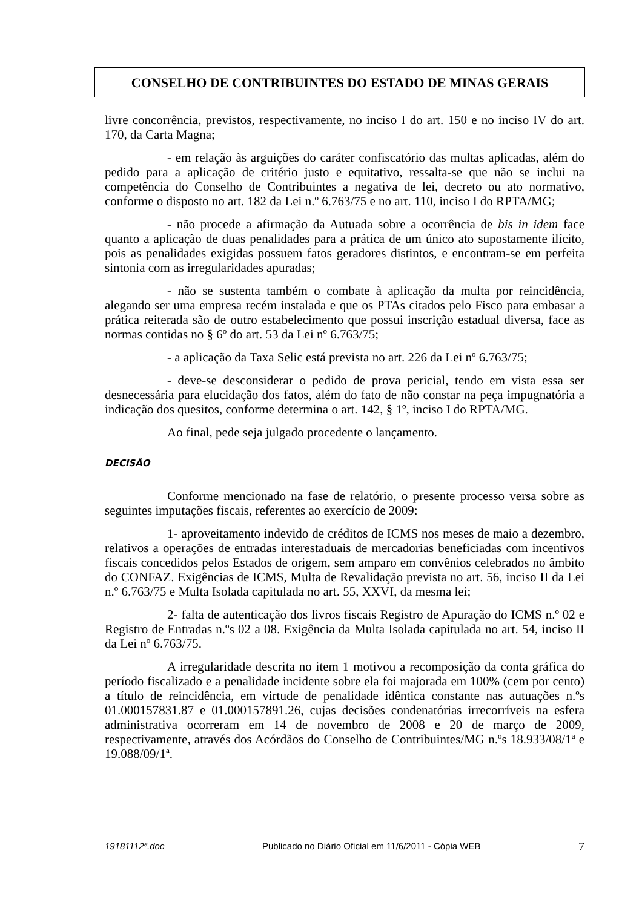CONSELHO DE CONTRIBUINTES DO ESTADO DE MINAS GERAIS
livre concorrência, previstos, respectivamente, no inciso I do art. 150 e no inciso IV do art. 170, da Carta Magna;
- em relação às arguições do caráter confiscatório das multas aplicadas, além do pedido para a aplicação de critério justo e equitativo, ressalta-se que não se inclui na competência do Conselho de Contribuintes a negativa de lei, decreto ou ato normativo, conforme o disposto no art. 182 da Lei n.º 6.763/75 e no art. 110, inciso I do RPTA/MG;
- não procede a afirmação da Autuada sobre a ocorrência de bis in idem face quanto a aplicação de duas penalidades para a prática de um único ato supostamente ilícito, pois as penalidades exigidas possuem fatos geradores distintos, e encontram-se em perfeita sintonia com as irregularidades apuradas;
- não se sustenta também o combate à aplicação da multa por reincidência, alegando ser uma empresa recém instalada e que os PTAs citados pelo Fisco para embasar a prática reiterada são de outro estabelecimento que possui inscrição estadual diversa, face as normas contidas no § 6º do art. 53 da Lei nº 6.763/75;
- a aplicação da Taxa Selic está prevista no art. 226 da Lei nº 6.763/75;
- deve-se desconsiderar o pedido de prova pericial, tendo em vista essa ser desnecessária para elucidação dos fatos, além do fato de não constar na peça impugnatória a indicação dos quesitos, conforme determina o art. 142, § 1º, inciso I do RPTA/MG.
Ao final, pede seja julgado procedente o lançamento.
DECISÃO
Conforme mencionado na fase de relatório, o presente processo versa sobre as seguintes imputações fiscais, referentes ao exercício de 2009:
1- aproveitamento indevido de créditos de ICMS nos meses de maio a dezembro, relativos a operações de entradas interestaduais de mercadorias beneficiadas com incentivos fiscais concedidos pelos Estados de origem, sem amparo em convênios celebrados no âmbito do CONFAZ. Exigências de ICMS, Multa de Revalidação prevista no art. 56, inciso II da Lei n.º 6.763/75 e Multa Isolada capitulada no art. 55, XXVI, da mesma lei;
2- falta de autenticação dos livros fiscais Registro de Apuração do ICMS n.º 02 e Registro de Entradas n.ºs 02 a 08. Exigência da Multa Isolada capitulada no art. 54, inciso II da Lei nº 6.763/75.
A irregularidade descrita no item 1 motivou a recomposição da conta gráfica do período fiscalizado e a penalidade incidente sobre ela foi majorada em 100% (cem por cento) a título de reincidência, em virtude de penalidade idêntica constante nas autuações n.ºs 01.000157831.87 e 01.000157891.26, cujas decisões condenatórias irrecorríveis na esfera administrativa ocorreram em 14 de novembro de 2008 e 20 de março de 2009, respectivamente, através dos Acórdãos do Conselho de Contribuintes/MG n.ºs 18.933/08/1ª e 19.088/09/1ª.
19181112ª.doc Publicado no Diário Oficial em 11/6/2011 - Cópia WEB 7